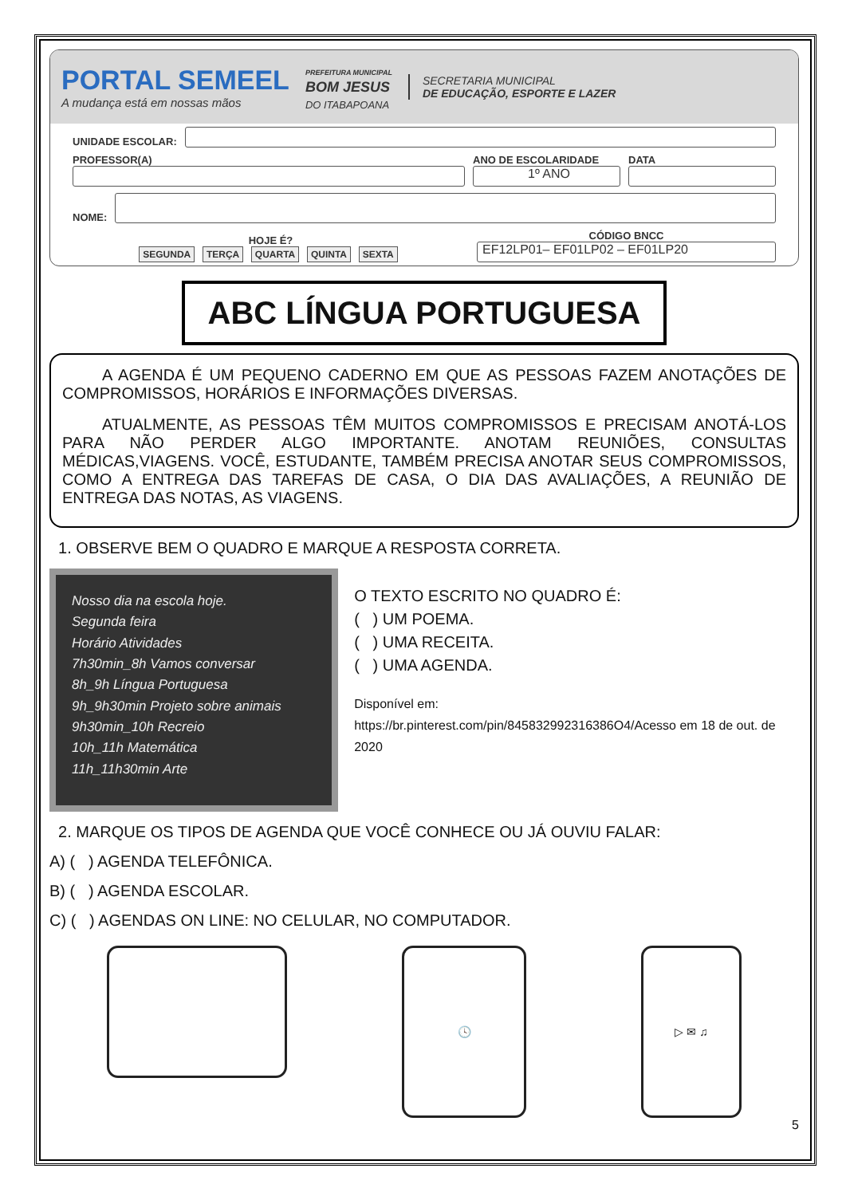PORTAL SEMEEL
A mudança está em nossas mãos
PREFEITURA MUNICIPAL
BOM JESUS
DO ITABAPOANA
SECRETARIA MUNICIPAL
DE EDUCAÇÃO, ESPORTE E LAZER
UNIDADE ESCOLAR:
PROFESSOR(A)
ANO DE ESCOLARIDADE
1º ANO
DATA
NOME:
HOJE É?
SEGUNDA TERÇA QUARTA QUINTA SEXTA
CÓDIGO BNCC
EF12LP01– EF01LP02 – EF01LP20
ABC LÍNGUA PORTUGUESA
A AGENDA É UM PEQUENO CADERNO EM QUE AS PESSOAS FAZEM ANOTAÇÕES DE COMPROMISSOS, HORÁRIOS E INFORMAÇÕES DIVERSAS.
ATUALMENTE, AS PESSOAS TÊM MUITOS COMPROMISSOS E PRECISAM ANOTÁ-LOS PARA NÃO PERDER ALGO IMPORTANTE. ANOTAM REUNIÕES, CONSULTAS MÉDICAS,VIAGENS. VOCÊ, ESTUDANTE, TAMBÉM PRECISA ANOTAR SEUS COMPROMISSOS, COMO A ENTREGA DAS TAREFAS DE CASA, O DIA DAS AVALIAÇÕES, A REUNIÃO DE ENTREGA DAS NOTAS, AS VIAGENS.
1. OBSERVE BEM O QUADRO E MARQUE A RESPOSTA CORRETA.
Nosso dia na escola hoje.
Segunda feira
Horário Atividades
7h30min_8h Vamos conversar
8h_9h Língua Portuguesa
9h_9h30min Projeto sobre animais
9h30min_10h Recreio
10h_11h Matemática
11h_11h30min Arte
O TEXTO ESCRITO NO QUADRO É:
( ) UM POEMA.
( ) UMA RECEITA.
( ) UMA AGENDA.
Disponível em:
https://br.pinterest.com/pin/845832992316386O4/Acesso em 18 de out. de 2020
2. MARQUE OS TIPOS DE AGENDA QUE VOCÊ CONHECE OU JÁ OUVIU FALAR:
A) ( ) AGENDA TELEFÔNICA.
B) ( ) AGENDA ESCOLAR.
C) ( ) AGENDAS ON LINE: NO CELULAR, NO COMPUTADOR.
🕓 ▷ ✉ ♫
5